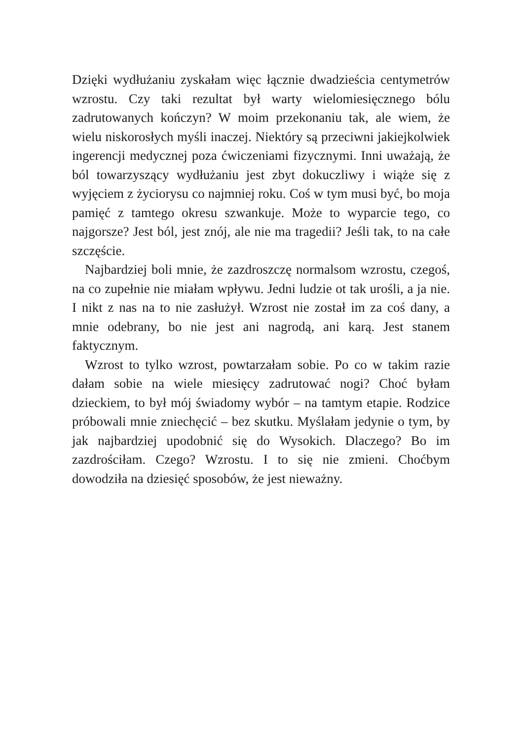Dzięki wydłużaniu zyskałam więc łącznie dwadzieścia centymetrów wzrostu. Czy taki rezultat był warty wielomiesięcznego bólu zadrutowanych kończyn? W moim przekonaniu tak, ale wiem, że wielu niskorosłych myśli inaczej. Niektóry są przeciwni jakiejkolwiek ingerencji medycznej poza ćwiczeniami fizycznymi. Inni uważają, że ból towarzyszący wydłużaniu jest zbyt dokuczliwy i wiąże się z wyjęciem z życiorysu co najmniej roku. Coś w tym musi być, bo moja pamięć z tamtego okresu szwankuje. Może to wyparcie tego, co najgorsze? Jest ból, jest znój, ale nie ma tragedii? Jeśli tak, to na całe szczęście.
Najbardziej boli mnie, że zazdroszczę normalsom wzrostu, czegoś, na co zupełnie nie miałam wpływu. Jedni ludzie ot tak urośli, a ja nie. I nikt z nas na to nie zasłużył. Wzrost nie został im za coś dany, a mnie odebrany, bo nie jest ani nagrodą, ani karą. Jest stanem faktycznym.
Wzrost to tylko wzrost, powtarzałam sobie. Po co w takim razie dałam sobie na wiele miesięcy zadrutować nogi? Choć byłam dzieckiem, to był mój świadomy wybór – na tamtym etapie. Rodzice próbowali mnie zniechęcić – bez skutku. Myślałam jedynie o tym, by jak najbardziej upodobnić się do Wysokich. Dlaczego? Bo im zazdrościłam. Czego? Wzrostu. I to się nie zmieni. Choćbym dowodziła na dziesięć sposobów, że jest nieważny.